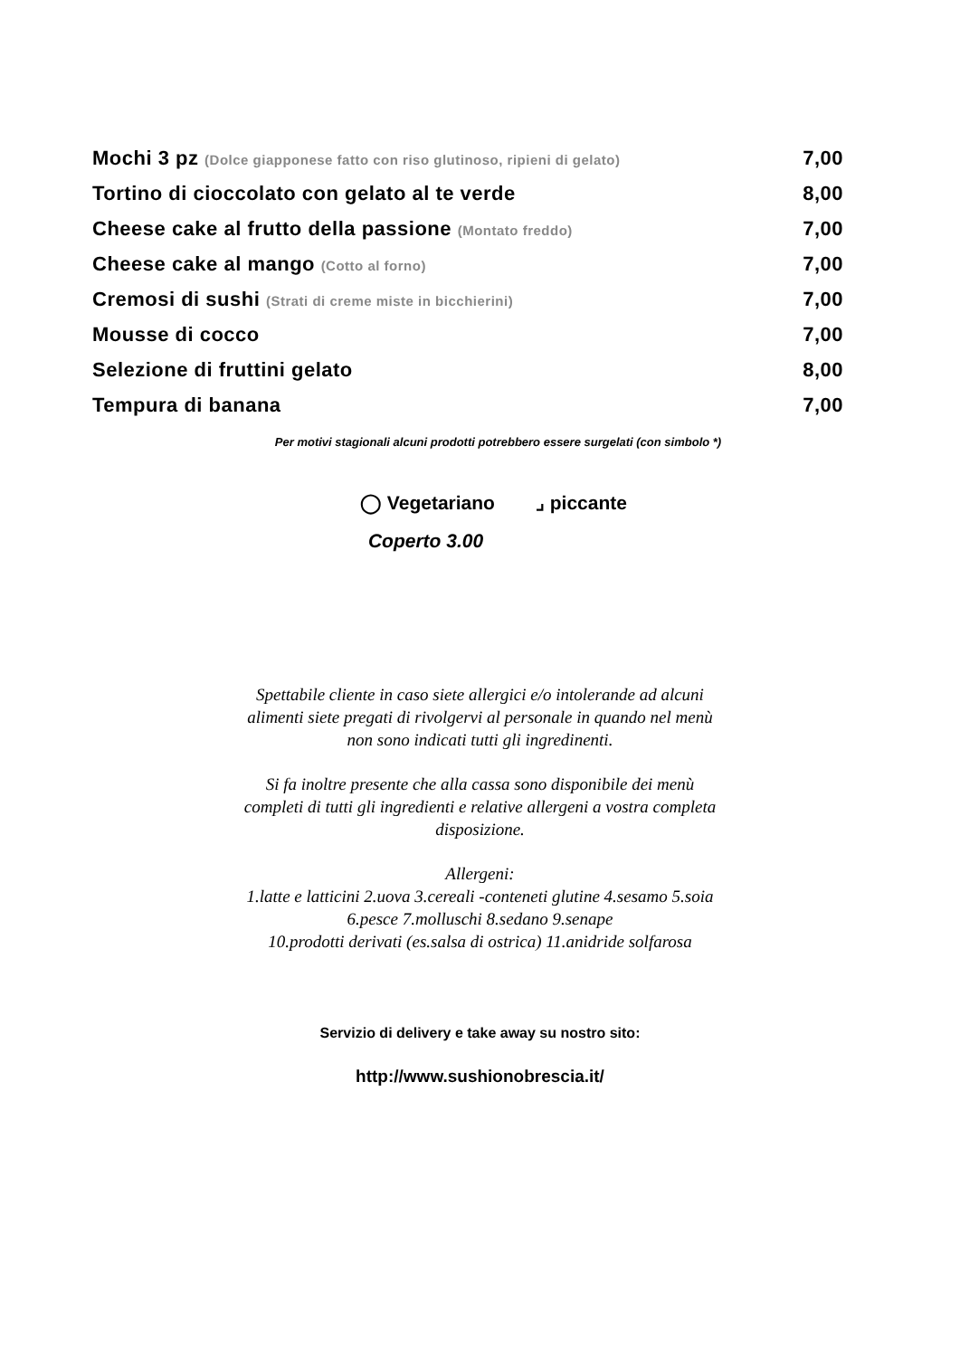| Mochi 3 pz (Dolce giapponese fatto con riso glutinoso, ripieni di gelato) | 7,00 |
| Tortino di cioccolato con gelato al te verde | 8,00 |
| Cheese cake al frutto della passione (Montato freddo) | 7,00 |
| Cheese cake al mango (Cotto al forno) | 7,00 |
| Cremosi di sushi (Strati di creme miste in bicchierini) | 7,00 |
| Mousse di cocco | 7,00 |
| Selezione di fruttini gelato | 8,00 |
| Tempura di banana | 7,00 |
Per motivi stagionali alcuni prodotti potrebbero essere surgelati (con simbolo *)
◯ Vegetariano ⌟ piccante
Coperto 3.00
Spettabile cliente in caso siete allergici e/o intolerande ad alcuni
alimenti siete pregati di rivolgervi al personale in quando nel menù
non sono indicati tutti gli ingredinenti.
Si fa inoltre presente che alla cassa sono disponibile dei menù
completi di tutti gli ingredienti e relative allergeni a vostra completa
disposizione.
Allergeni:
1.latte e latticini 2.uova 3.cereali -conteneti glutine 4.sesamo 5.soia
6.pesce 7.molluschi 8.sedano 9.senape
10.prodotti derivati (es.salsa di ostrica) 11.anidride solfarosa
Servizio di delivery e take away su nostro sito:
http://www.sushionobrescia.it/